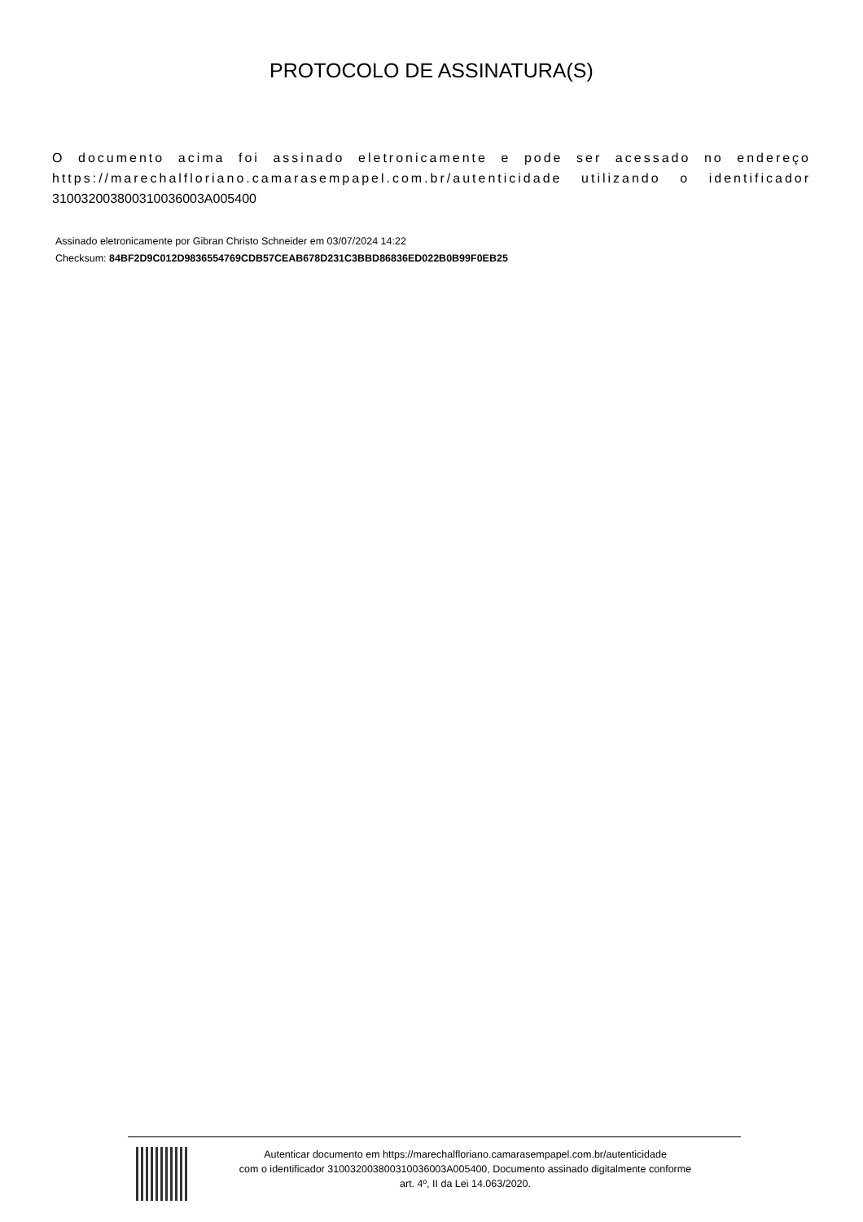PROTOCOLO DE ASSINATURA(S)
O documento acima foi assinado eletronicamente e pode ser acessado no endereço https://marechalfloriano.camarasempapel.com.br/autenticidade utilizando o identificador 310032003800310036003A005400
Assinado eletronicamente por Gibran Christo Schneider em 03/07/2024 14:22
Checksum: 84BF2D9C012D9836554769CDB57CEAB678D231C3BBD86836ED022B0B99F0EB25
Autenticar documento em https://marechalfloriano.camarasempapel.com.br/autenticidade
com o identificador 310032003800310036003A005400, Documento assinado digitalmente conforme
art. 4º, II da Lei 14.063/2020.